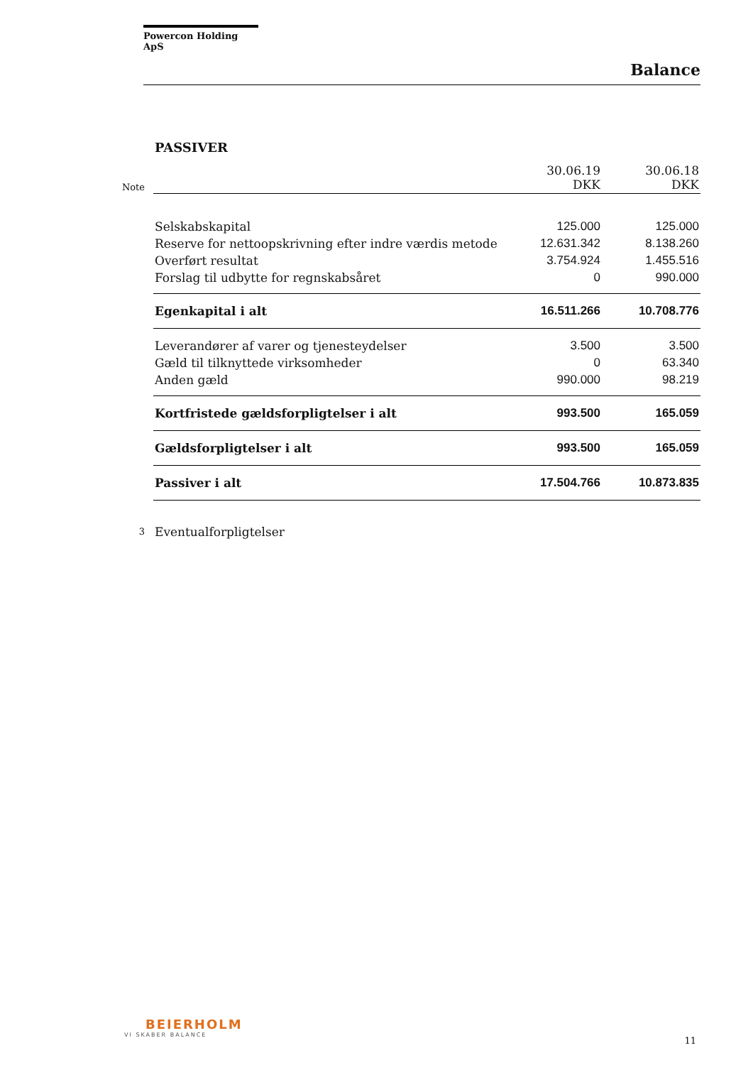Powercon Holding ApS
Balance
| | PASSIVER | | |
| Note | | 30.06.19 DKK | 30.06.18 DKK |
| | Selskabskapital | 125.000 | 125.000 |
| | Reserve for nettoopskrivning efter indre værdis metode | 12.631.342 | 8.138.260 |
| | Overført resultat | 3.754.924 | 1.455.516 |
| | Forslag til udbytte for regnskabsåret | 0 | 990.000 |
| | Egenkapital i alt | 16.511.266 | 10.708.776 |
| | Leverandører af varer og tjenesteydelser | 3.500 | 3.500 |
| | Gæld til tilknyttede virksomheder | 0 | 63.340 |
| | Anden gæld | 990.000 | 98.219 |
| | Kortfristede gældsforpligtelser i alt | 993.500 | 165.059 |
| | Gældsforpligtelser i alt | 993.500 | 165.059 |
| | Passiver i alt | 17.504.766 | 10.873.835 |
| 3 | Eventualforpligtelser | | |
BEIERHOLM
VI SKABER BALANCE
11